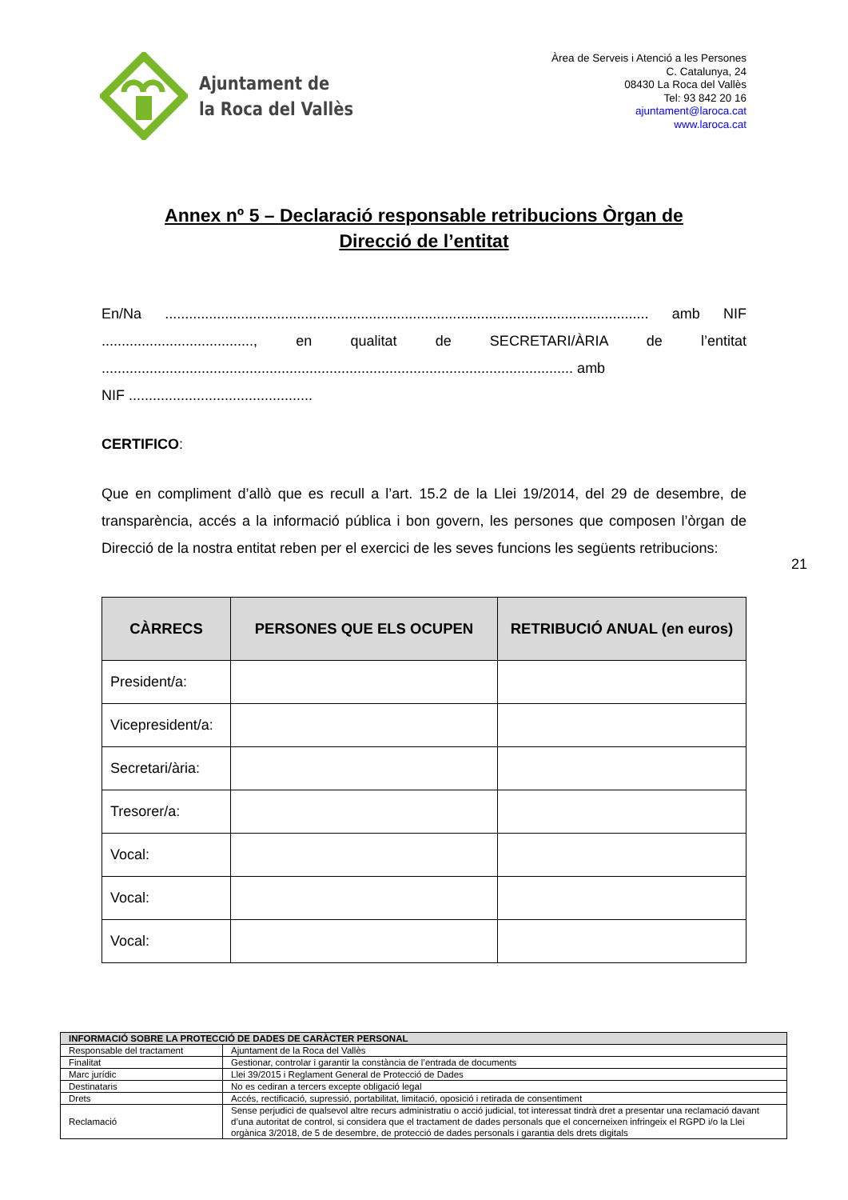Ajuntament de
la Roca del Vallès
Àrea de Serveis i Atenció a les Persones
C. Catalunya, 24
08430 La Roca del Vallès
Tel: 93 842 20 16
ajuntament@laroca.cat
www.laroca.cat
Annex nº 5 – Declaració responsable retribucions Òrgan de
Direcció de l’entitat
En/Na ......................................................................................................................... amb NIF ......................................, en qualitat de SECRETARI/ÀRIA de l’entitat ...................................................................................................................... amb
NIF ..............................................
CERTIFICO:
Que en compliment d’allò que es recull a l’art. 15.2 de la Llei 19/2014, del 29 de desembre, de transparència, accés a la informació pública i bon govern, les persones que composen l’òrgan de Direcció de la nostra entitat reben per el exercici de les seves funcions les següents retribucions:
| CÀRRECS | PERSONES QUE ELS OCUPEN | RETRIBUCIÓ ANUAL (en euros) |
| --- | --- | --- |
| President/a: | | |
| Vicepresident/a: | | |
| Secretari/ària: | | |
| Tresorer/a: | | |
| Vocal: | | |
| Vocal: | | |
| Vocal: | | |
21
| INFORMACIÓ SOBRE LA PROTECCIÓ DE DADES DE CARÀCTER PERSONAL | |
| Responsable del tractament | Ajuntament de la Roca del Vallès |
| Finalitat | Gestionar, controlar i garantir la constància de l’entrada de documents |
| Marc jurídic | Llei 39/2015 i Reglament General de Protecció de Dades |
| Destinataris | No es cediran a tercers excepte obligació legal |
| Drets | Accés, rectificació, supressió, portabilitat, limitació, oposició i retirada de consentiment |
| Reclamació | Sense perjudici de qualsevol altre recurs administratiu o acció judicial, tot interessat tindrà dret a presentar una reclamació davant d’una autoritat de control, si considera que el tractament de dades personals que el concerneixen infringeix el RGPD i/o la Llei orgànica 3/2018, de 5 de desembre, de protecció de dades personals i garantia dels drets digitals |